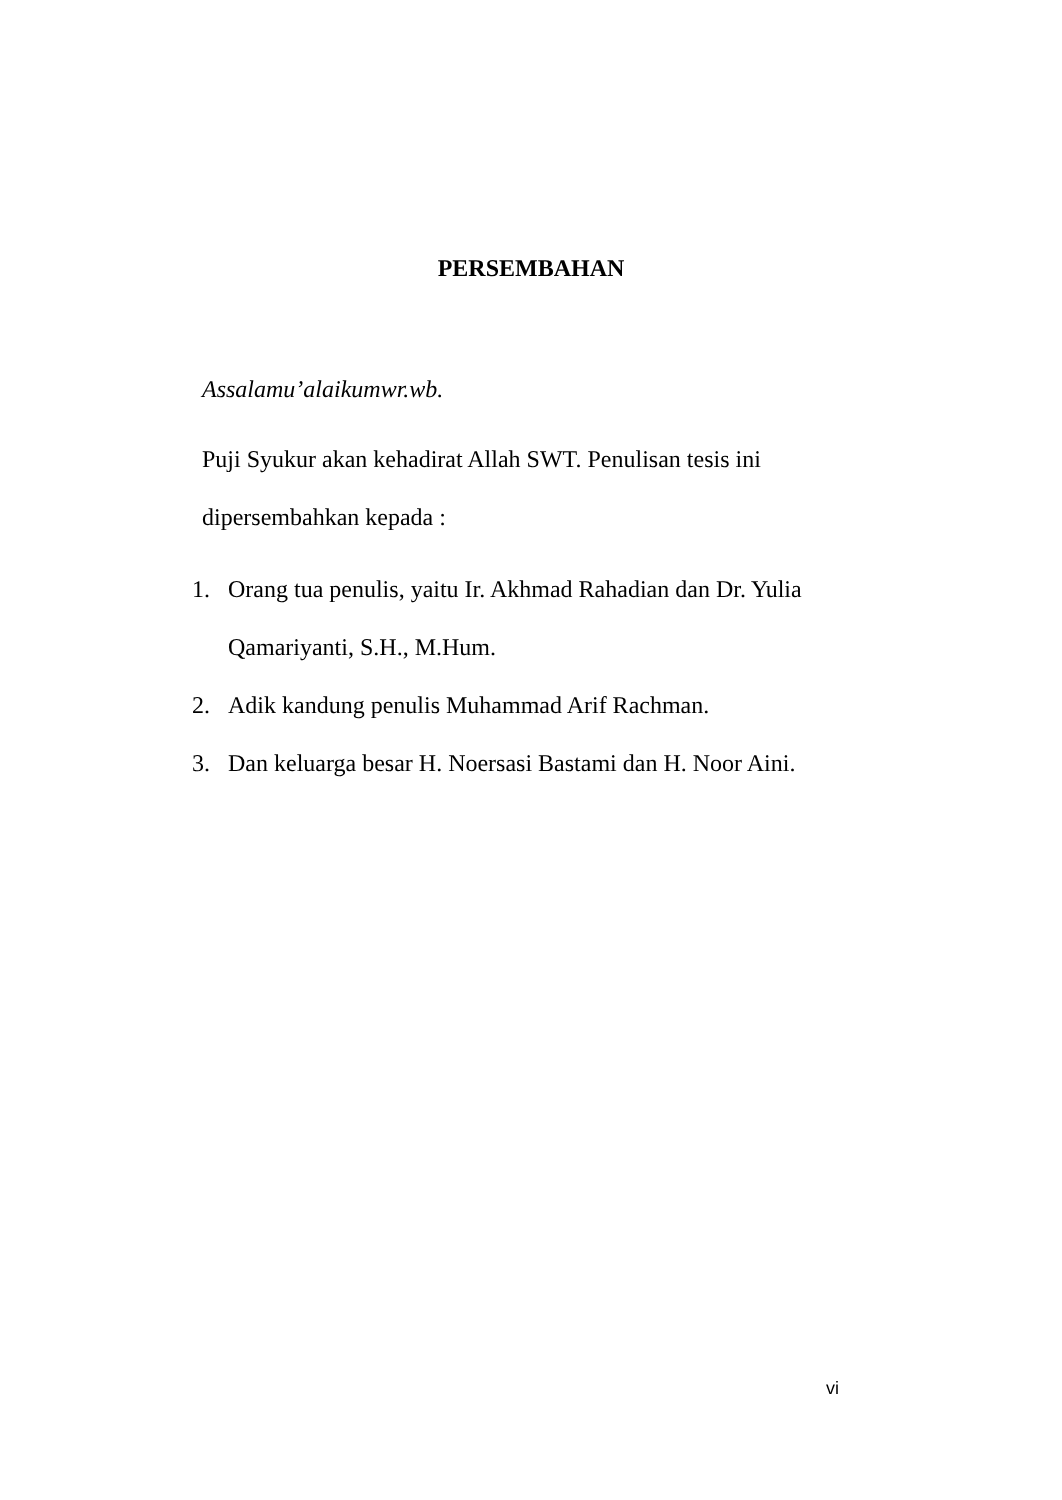PERSEMBAHAN
Assalamu’alaikumwr.wb.
Puji Syukur akan kehadirat Allah SWT. Penulisan tesis ini dipersembahkan kepada :
1. Orang tua penulis, yaitu Ir. Akhmad Rahadian dan Dr. Yulia Qamariyanti, S.H., M.Hum.
2. Adik kandung penulis Muhammad Arif Rachman.
3. Dan keluarga besar H. Noersasi Bastami dan H. Noor Aini.
vi